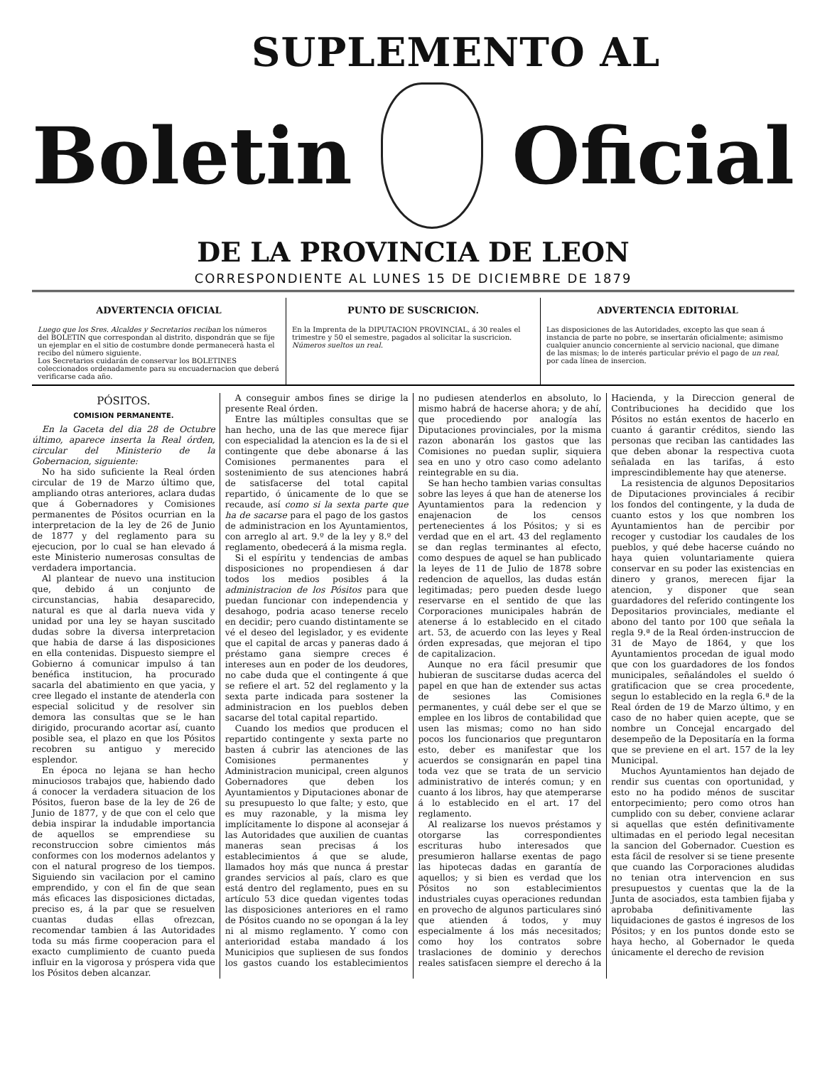SUPLEMENTO AL
Boletin Oficial
DE LA PROVINCIA DE LEON
CORRESPONDIENTE AL LUNES 15 DE DICIEMBRE DE 1879
ADVERTENCIA OFICIAL
Luego que los Sres. Alcaldes y Secretarios reciban los números del BOLETIN que correspondan al distrito, dispondrán que se fije un ejemplar en el sitio de costumbre donde permanecerá hasta el recibo del número siguiente.
Los Secretarios cuidarán de conservar los BOLETINES coleccionados ordenadamente para su encuadernacion que deberá verificarse cada año.
PUNTO DE SUSCRICION.
En la Imprenta de la DIPUTACION PROVINCIAL, á 30 reales el trimestre y 50 el semestre, pagados al solicitar la suscricion.
Números sueltos un real.
ADVERTENCIA EDITORIAL
Las disposiciones de las Autoridades, excepto las que sean á instancia de parte no pobre, se insertarán oficialmente; asimismo cualquier anuncio concerniente al servicio nacional, que dimane de las mismas; lo de interés particular prévio el pago de un real, por cada línea de insercion.
PÓSITOS.
COMISION PERMANENTE.
En la Gaceta del dia 28 de Octubre último, aparece inserta la Real órden, circular del Ministerio de la Gobernacion, siguiente:
No ha sido suficiente la Real órden circular de 19 de Marzo último que, ampliando otras anteriores, aclara dudas que á Gobernadores y Comisiones permanentes de Pósitos ocurrian en la interpretacion de la ley de 26 de Junio de 1877 y del reglamento para su ejecucion, por lo cual se han elevado á este Ministerio numerosas consultas de verdadera importancia.
Al plantear de nuevo una institucion que, debido á un conjunto de circunstancias, habia desaparecido, natural es que al darla nueva vida y unidad por una ley se hayan suscitado dudas sobre la diversa interpretacion que habia de darse á las disposiciones en ella contenidas. Dispuesto siempre el Gobierno á comunicar impulso á tan benéfica institucion, ha procurado sacarla del abatimiento en que yacia, y cree llegado el instante de atenderla con especial solicitud y de resolver sin demora las consultas que se le han dirigido, procurando acortar así, cuanto posible sea, el plazo en que los Pósitos recobren su antiguo y merecido esplendor.
En época no lejana se han hecho minuciosos trabajos que, habiendo dado á conocer la verdadera situacion de los Pósitos, fueron base de la ley de 26 de Junio de 1877, y de que con el celo que debia inspirar la indudable importancia de aquellos se emprendiese su reconstruccion sobre cimientos más conformes con los modernos adelantos y con el natural progreso de los tiempos. Siguiendo sin vacilacion por el camino emprendido, y con el fin de que sean más eficaces las disposiciones dictadas, preciso es, á la par que se resuelven cuantas dudas ellas ofrezcan, recomendar tambien á las Autoridades toda su más firme cooperacion para el exacto cumplimiento de cuanto pueda influir en la vigorosa y próspera vida que los Pósitos deben alcanzar.
A conseguir ambos fines se dirige la presente Real órden.
Entre las múltiples consultas que se han hecho, una de las que merece fijar con especialidad la atencion es la de si el contingente que debe abonarse á las Comisiones permanentes para el sostenimiento de sus atenciones habrá de satisfacerse del total capital repartido, ó únicamente de lo que se recaude, así como si la sexta parte que ha de sacarse para el pago de los gastos de administracion en los Ayuntamientos, con arreglo al art. 9.º de la ley y 8.º del reglamento, obedecerá á la misma regla.
Si el espíritu y tendencias de ambas disposiciones no propendiesen á dar todos los medios posibles á la administracion de los Pósitos para que puedan funcionar con independencia y desahogo, podria acaso tenerse recelo en decidir; pero cuando distintamente se vé el deseo del legislador, y es evidente que el capital de arcas y paneras dado á préstamo gana siempre creces é intereses aun en poder de los deudores, no cabe duda que el contingente á que se refiere el art. 52 del reglamento y la sexta parte indicada para sostener la administracion en los pueblos deben sacarse del total capital repartido.
Cuando los medios que producen el repartido contingente y sexta parte no basten á cubrir las atenciones de las Comisiones permanentes y Administracion municipal, creen algunos Gobernadores que deben los Ayuntamientos y Diputaciones abonar de su presupuesto lo que falte; y esto, que es muy razonable, y la misma ley implícitamente lo dispone al aconsejar á las Autoridades que auxilien de cuantas maneras sean precisas á los establecimientos á que se alude, llamados hoy más que nunca á prestar grandes servicios al país, claro es que está dentro del reglamento, pues en su artículo 53 dice quedan vigentes todas las disposiciones anteriores en el ramo de Pósitos cuando no se opongan á la ley ni al mismo reglamento. Y como con anterioridad estaba mandado á los Municipios que supliesen de sus fondos los gastos cuando los establecimientos no pudiesen atenderlos en absoluto, lo mismo habrá de hacerse ahora; y de ahí, que procediendo por analogía las Diputaciones provinciales, por la misma razon abonarán los gastos que las Comisiones no puedan suplir, siquiera sea en uno y otro caso como adelanto reintegrable en su dia.
Se han hecho tambien varias consultas sobre las leyes á que han de atenerse los Ayuntamientos para la redencion y enajenacion de los censos pertenecientes á los Pósitos; y si es verdad que en el art. 43 del reglamento se dan reglas terminantes al efecto, como despues de aquel se han publicado la leyes de 11 de Julio de 1878 sobre redencion de aquellos, las dudas están legitimadas; pero pueden desde luego reservarse en el sentido de que las Corporaciones municipales habrán de atenerse á lo establecido en el citado art. 53, de acuerdo con las leyes y Real órden expresadas, que mejoran el tipo de capitalizacion.
Aunque no era fácil presumir que hubieran de suscitarse dudas acerca del papel en que han de extender sus actas de sesiones las Comisiones permanentes, y cuál debe ser el que se emplee en los libros de contabilidad que usen las mismas; como no han sido pocos los funcionarios que preguntaron esto, deber es manifestar que los acuerdos se consignarán en papel tina toda vez que se trata de un servicio administrativo de interés comun; y en cuanto á los libros, hay que atemperarse á lo establecido en el art. 17 del reglamento.
Al realizarse los nuevos préstamos y otorgarse las correspondientes escrituras hubo interesados que presumieron hallarse exentas de pago las hipotecas dadas en garantía de aquellos; y si bien es verdad que los Pósitos no son establecimientos industriales cuyas operaciones redundan en provecho de algunos particulares sinó que atienden á todos, y muy especialmente á los más necesitados; como hoy los contratos sobre traslaciones de dominio y derechos reales satisfacen siempre el derecho á la Hacienda, y la Direccion general de Contribuciones ha decidido que los Pósitos no están exentos de hacerlo en cuanto á garantir créditos, siendo las personas que reciban las cantidades las que deben abonar la respectiva cuota señalada en las tarifas, á esto imprescindiblemente hay que atenerse.
La resistencia de algunos Depositarios de Diputaciones provinciales á recibir los fondos del contingente, y la duda de cuanto estos y los que nombren los Ayuntamientos han de percibir por recoger y custodiar los caudales de los pueblos, y qué debe hacerse cuándo no haya quien voluntariamente quiera conservar en su poder las existencias en dinero y granos, merecen fijar la atencion, y disponer que sean guardadores del referido contingente los Depositarios provinciales, mediante el abono del tanto por 100 que señala la regla 9.ª de la Real órden-instruccion de 31 de Mayo de 1864, y que los Ayuntamientos procedan de igual modo que con los guardadores de los fondos municipales, señalándoles el sueldo ó gratificacion que se crea procedente, segun lo establecido en la regla 6.ª de la Real órden de 19 de Marzo último, y en caso de no haber quien acepte, que se nombre un Concejal encargado del desempeño de la Depositaría en la forma que se previene en el art. 157 de la ley Municipal.
Muchos Ayuntamientos han dejado de rendir sus cuentas con oportunidad, y esto no ha podido ménos de suscitar entorpecimiento; pero como otros han cumplido con su deber, conviene aclarar si aquellas que estén definitivamente ultimadas en el periodo legal necesitan la sancion del Gobernador. Cuestion es esta fácil de resolver si se tiene presente que cuando las Corporaciones aludidas no tenian otra intervencion en sus presupuestos y cuentas que la de la Junta de asociados, esta tambien fijaba y aprobaba definitivamente las liquidaciones de gastos é ingresos de los Pósitos; y en los puntos donde esto se haya hecho, al Gobernador le queda únicamente el derecho de revision